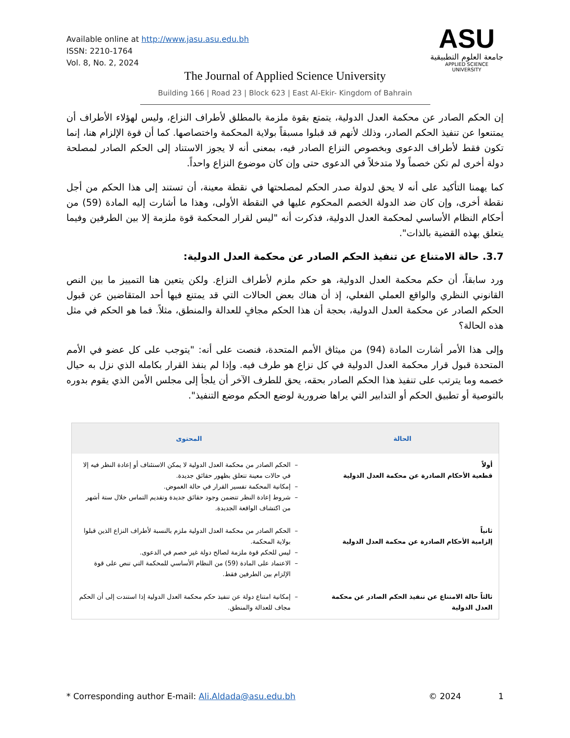Available online at http://www.jasu.asu.edu.bh
ISSN: 2210-1764
Vol. 8, No. 2, 2024
ASU
جامعة العلوم التطبيقية
APPLIED SCIENCE UNIVERSITY
The Journal of Applied Science University
Building 166 | Road 23 | Block 623 | East Al-Ekir- Kingdom of Bahrain
إن الحكم الصادر عن محكمة العدل الدولية، يتمتع بقوة ملزمة بالمطلق لأطراف النزاع، وليس لهؤلاء الأطراف أن يمتنعوا عن تنفيذ الحكم الصادر، وذلك لأنهم قد قبلوا مسبقاً بولاية المحكمة واختصاصها. كما أن قوة الإلزام هنا، إنما تكون فقط لأطراف الدعوى وبخصوص النزاع الصادر فيه، بمعنى أنه لا يجوز الاستناد إلى الحكم الصادر لمصلحة دولة أخرى لم تكن خصماً ولا متدخلاً في الدعوى حتى وإن كان موضوع النزاع واحداً.
كما يهمنا التأكيد على أنه لا يحق لدولة صدر الحكم لمصلحتها في نقطة معينة، أن تستند إلى هذا الحكم من أجل نقطة أخرى، وإن كان ضد الدولة الخصم المحكوم عليها في النقطة الأولى، وهذا ما أشارت إليه المادة (59) من أحكام النظام الأساسي لمحكمة العدل الدولية، فذكرت أنه "ليس لقرار المحكمة قوة ملزمة إلا بين الطرفين وفيما يتعلق بهذه القضية بالذات".
3.7. حالة الامتناع عن تنفيذ الحكم الصادر عن محكمة العدل الدولية:
ورد سابقاً، أن حكم محكمة العدل الدولية، هو حكم ملزم لأطراف النزاع. ولكن يتعين هنا التمييز ما بين النص القانوني النظري والواقع العملي الفعلي، إذ أن هناك بعض الحالات التي قد يمتنع فيها أحد المتقاضين عن قبول الحكم الصادر عن محكمة العدل الدولية، بحجة أن هذا الحكم مجافٍ للعدالة والمنطق، مثلاً. فما هو الحكم في مثل هذه الحالة؟
وإلى هذا الأمر أشارت المادة (94) من ميثاق الأمم المتحدة، فنصت على أنه: "يتوجب على كل عضو في الأمم المتحدة قبول قرار محكمة العدل الدولية في كل نزاع هو طرف فيه. وإذا لم ينفذ القرار بكامله الذي نزل به حيال خصمه وما يترتب على تنفيذ هذا الحكم الصادر بحقه، يحق للطرف الآخر أن يلجأ إلى مجلس الأمن الذي يقوم بدوره بالتوصية أو تطبيق الحكم أو التدابير التي يراها ضرورية لوضع الحكم موضع التنفيذ".
| الحالة | المحتوى |
| --- | --- |
| أولاً قطعية الأحكام الصادرة عن محكمة العدل الدولية | الحكم الصادر من محكمة العدل الدولية لا يمكن الاستئناف أو إعادة النظر فيه إلا في حالات معينة تتعلق بظهور حقائق جديدة. إمكانية المحكمة تفسير القرار في حالة الغموض. شروط إعادة النظر تتضمن وجود حقائق جديدة وتقديم التماس خلال ستة أشهر من اكتشاف الواقعة الجديدة. |
| ثانياً إلزامية الأحكام الصادرة عن محكمة العدل الدولية | الحكم الصادر من محكمة العدل الدولية ملزم بالنسبة لأطراف النزاع الذين قبلوا بولاية المحكمة. ليس للحكم قوة ملزمة لصالح دولة غير خصم في الدعوى. الاعتماد على المادة (59) من النظام الأساسي للمحكمة التي تنص على قوة الإلزام بين الطرفين فقط. |
| ثالثاً حالة الامتناع عن تنفيذ الحكم الصادر عن محكمة العدل الدولية | إمكانية امتناع دولة عن تنفيذ حكم محكمة العدل الدولية إذا استندت إلى أن الحكم مجاف للعدالة والمنطق. |
* Corresponding author E-mail: Ali.Aldada@asu.edu.bh © 2024 1